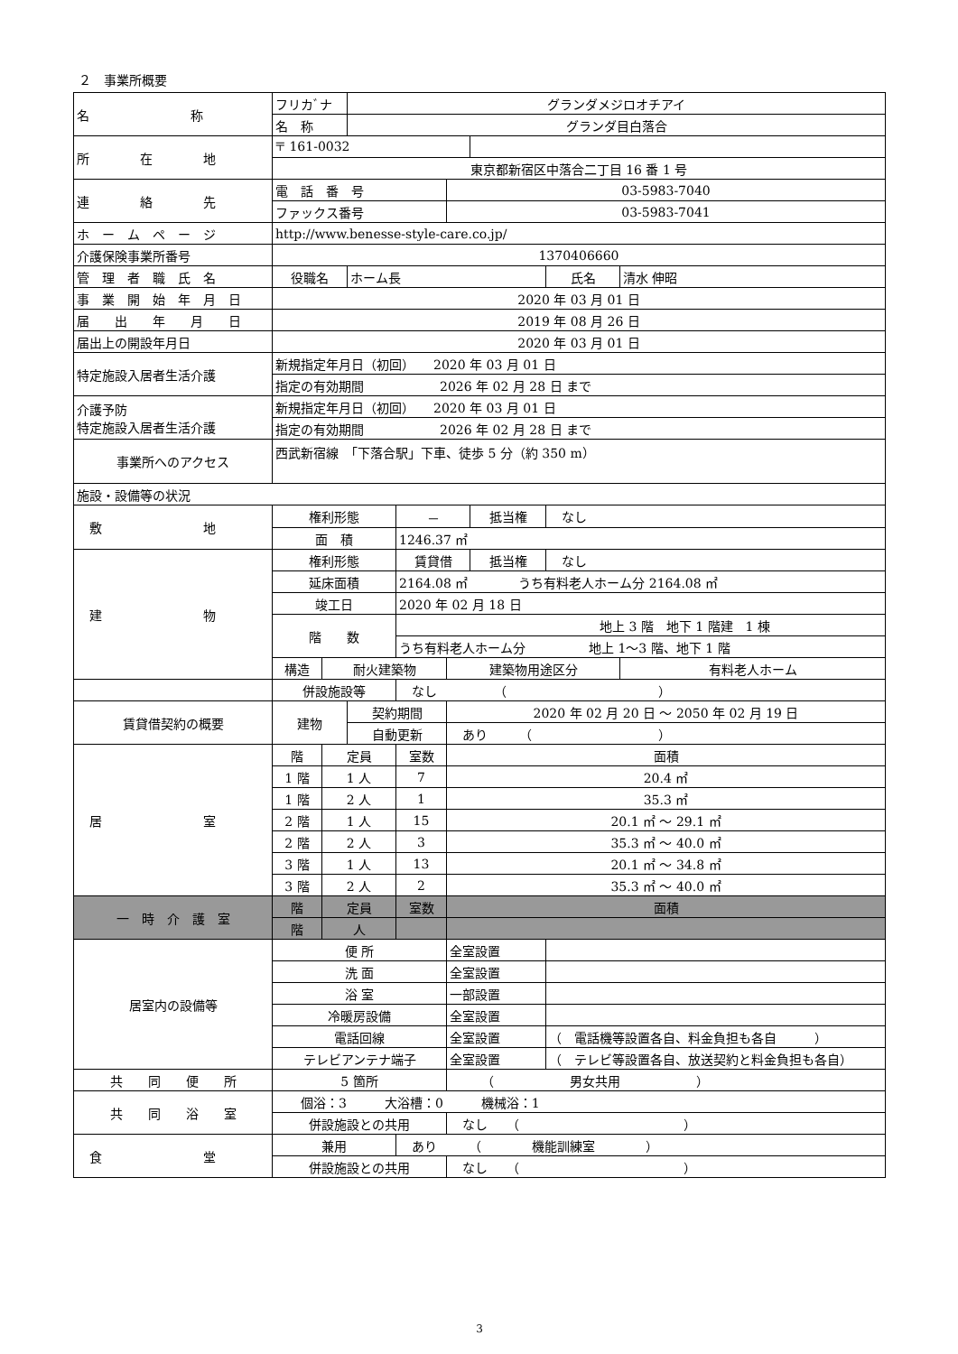２　事業所概要
| 名 称 | フリカﾞナ | | グランダメジロオチアイ | | | | | |
| | 名 称 | | グランダ目白落合 | | | | | |
| 所 在 地 | 〒 161-0032 | | | | | | | |
| | 東京都新宿区中落合二丁目 16 番 1 号 | | | | | | | |
| 連 絡 先 | 電 話 番 号 | | | | 03-5983-7040 | | | |
| | ファックス番号 | | | | 03-5983-7041 | | | |
| ホ ー ム ペ ー ジ | http://www.benesse-style-care.co.jp/ | | | | | | | |
| 介護保険事業所番号 | 1370406660 | | | | | | | |
| 管 理 者 職 氏 名 | 役職名 | | ホーム長 | | | | 氏名 | 清水 伸昭 |
| 事 業 開 始 年 月 日 | 2020 年 03 月 01 日 | | | | | | | |
| 届 出 年 月 日 | 2019 年 08 月 26 日 | | | | | | | |
| 届出上の開設年月日 | 2020 年 03 月 01 日 | | | | | | | |
| 特定施設入居者生活介護 | 新規指定年月日（初回） 2020 年 03 月 01 日 | | | | | | | |
| | 指定の有効期間 2026 年 02 月 28 日 まで | | | | | | | |
| 介護予防 特定施設入居者生活介護 | 新規指定年月日（初回） 2020 年 03 月 01 日 | | | | | | | |
| | 指定の有効期間 2026 年 02 月 28 日 まで | | | | | | | |
| 事業所へのアクセス | 西武新宿線 「下落合駅」下車、徒歩 5 分（約 350 m） | | | | | | | |
| 施設・設備等の状況 | | | | | | | | |
| 敷 地 | 権利形態 | | | － | | 抵当権 | なし | |
| | 面 積 | | | 1246.37 ㎡ | | | | |
| 建 物 | 権利形態 | | | 賃貸借 | | 抵当権 | なし | |
| | 延床面積 | | | 2164.08 ㎡ うち有料老人ホーム分 2164.08 ㎡ | | | | |
| | 竣工日 | | | 2020 年 02 月 18 日 | | | | |
| | 階 数 | | | 地上 3 階 地下 1 階建 1 棟 | | | | |
| | | | | うち有料老人ホーム分 地上 1～3 階、地下 1 階 | | | | |
| | 構造 | 耐火建築物 | | | 建築物用途区分 | | | 有料老人ホーム |
| | 併設施設等 | | | なし （ ） | | | | |
| 賃貸借契約の概要 | 建物 | | 契約期間 | | 2020 年 02 月 20 日 ～ 2050 年 02 月 19 日 | | | |
| | | | 自動更新 | | あり （ ） | | | |
| 居 室 | 階 | 定員 | | 室数 | 面積 | | | |
| | 1 階 | 1 人 | | 7 | 20.4 ㎡ | | | |
| | 1 階 | 2 人 | | 1 | 35.3 ㎡ | | | |
| | 2 階 | 1 人 | | 15 | 20.1 ㎡ ～ 29.1 ㎡ | | | |
| | 2 階 | 2 人 | | 3 | 35.3 ㎡ ～ 40.0 ㎡ | | | |
| | 3 階 | 1 人 | | 13 | 20.1 ㎡ ～ 34.8 ㎡ | | | |
| | 3 階 | 2 人 | | 2 | 35.3 ㎡ ～ 40.0 ㎡ | | | |
| 一 時 介 護 室 | 階 | 定員 | | 室数 | 面積 | | | |
| | 階 | 人 | | | | | | |
| 居室内の設備等 | 便 所 | | | | 全室設置 | | | |
| | 洗 面 | | | | 全室設置 | | | |
| | 浴 室 | | | | 一部設置 | | | |
| | 冷暖房設備 | | | | 全室設置 | | | |
| | 電話回線 | | | | 全室設置 | | （ 電話機等設置各自、料金負担も各自 ） | |
| | テレビアンテナ端子 | | | | 全室設置 | | （ テレビ等設置各自、放送契約と料金負担も各自） | |
| 共 同 便 所 | 5 箇所 | | | | （ 男女共用 ） | | | |
| 共 同 浴 室 | 個浴：3 大浴槽：0 機械浴：1 | | | | | | | |
| | 併設施設との共用 | | | | なし （ ） | | | |
| 食 堂 | 兼用 | | | あり （ 機能訓練室 ） | | | | |
| | 併設施設との共用 | | | | なし （ ） | | | |
3